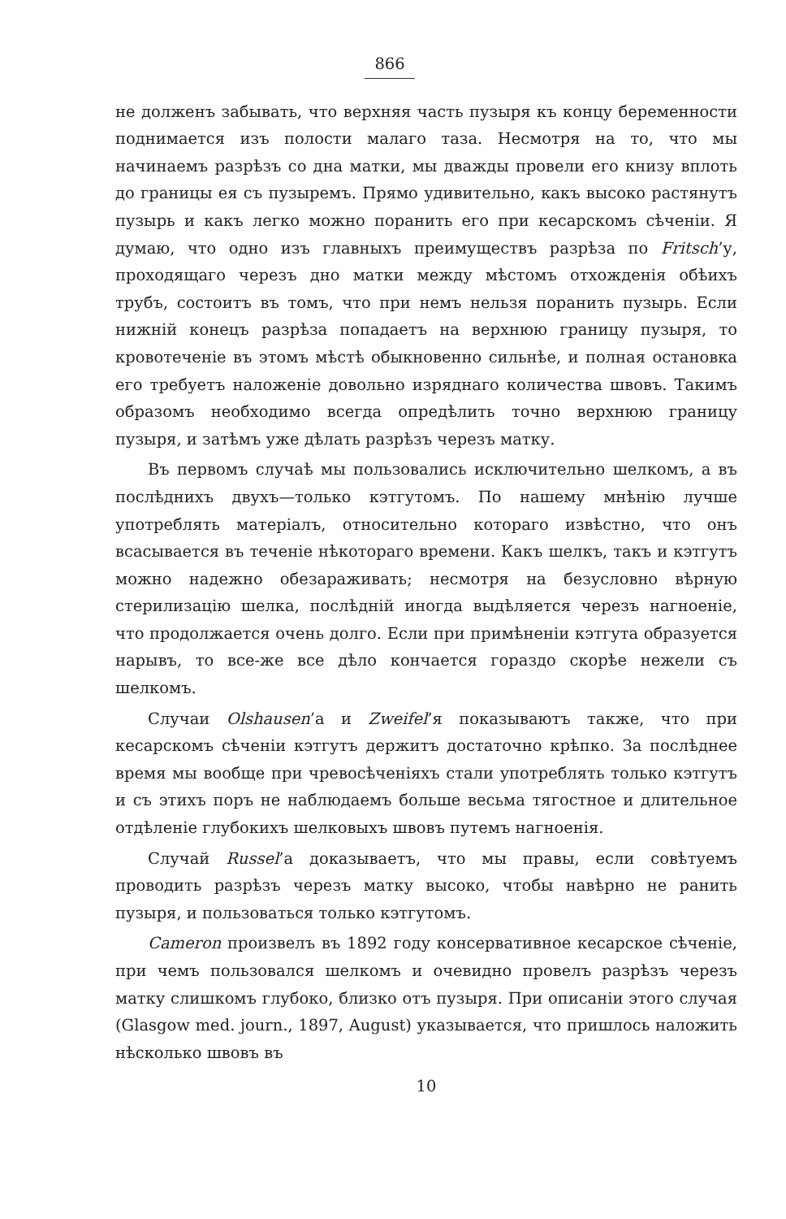866
не долженъ забывать, что верхняя часть пузыря къ концу беременности поднимается изъ полости малаго таза. Несмотря на то, что мы начинаемъ разрѣзъ со дна матки, мы дважды провели его книзу вплоть до границы ея съ пузыремъ. Прямо удивительно, какъ высоко растянутъ пузырь и какъ легко можно поранить его при кесарскомъ сѣченіи. Я думаю, что одно изъ главныхъ преимуществъ разрѣза по Fritsch’у, проходящаго черезъ дно матки между мѣстомъ отхожденія обѣихъ трубъ, состоитъ въ томъ, что при немъ нельзя поранить пузырь. Если нижній конецъ разрѣза попадаетъ на верхнюю границу пузыря, то кровотеченіе въ этомъ мѣстѣ обыкновенно сильнѣе, и полная остановка его требуетъ наложеніе довольно изряднаго количества швовъ. Такимъ образомъ необходимо всегда опредѣлить точно верхнюю границу пузыря, и затѣмъ уже дѣлать разрѣзъ черезъ матку.
Въ первомъ случаѣ мы пользовались исключительно шелкомъ, а въ послѣднихъ двухъ—только кэтгутомъ. По нашему мнѣнію лучше употреблять матеріалъ, относительно котораго извѣстно, что онъ всасывается въ теченіе нѣкотораго времени. Какъ шелкъ, такъ и кэтгутъ можно надежно обезараживать; несмотря на безусловно вѣрную стерилизацію шелка, послѣдній иногда выдѣляется черезъ нагноеніе, что продолжается очень долго. Если при примѣненіи кэтгута образуется нарывъ, то все-же все дѣло кончается гораздо скорѣе нежели съ шелкомъ.
Случаи Olshausen’а и Zweifel’я показываютъ также, что при кесарскомъ сѣченіи кэтгутъ держитъ достаточно крѣпко. За послѣднее время мы вообще при чревосѣченіяхъ стали употреблять только кэтгутъ и съ этихъ поръ не наблюдаемъ больше весьма тягостное и длительное отдѣленіе глубокихъ шелковыхъ швовъ путемъ нагноенія.
Случай Russel’а доказываетъ, что мы правы, если совѣтуемъ проводить разрѣзъ черезъ матку высоко, чтобы навѣрно не ранить пузыря, и пользоваться только кэтгутомъ.
Cameron произвелъ въ 1892 году консервативное кесарское сѣченіе, при чемъ пользовался шелкомъ и очевидно провелъ разрѣзъ черезъ матку слишкомъ глубоко, близко отъ пузыря. При описаніи этого случая (Glasgow med. journ., 1897, August) указывается, что пришлось наложить нѣсколько швовъ въ
10